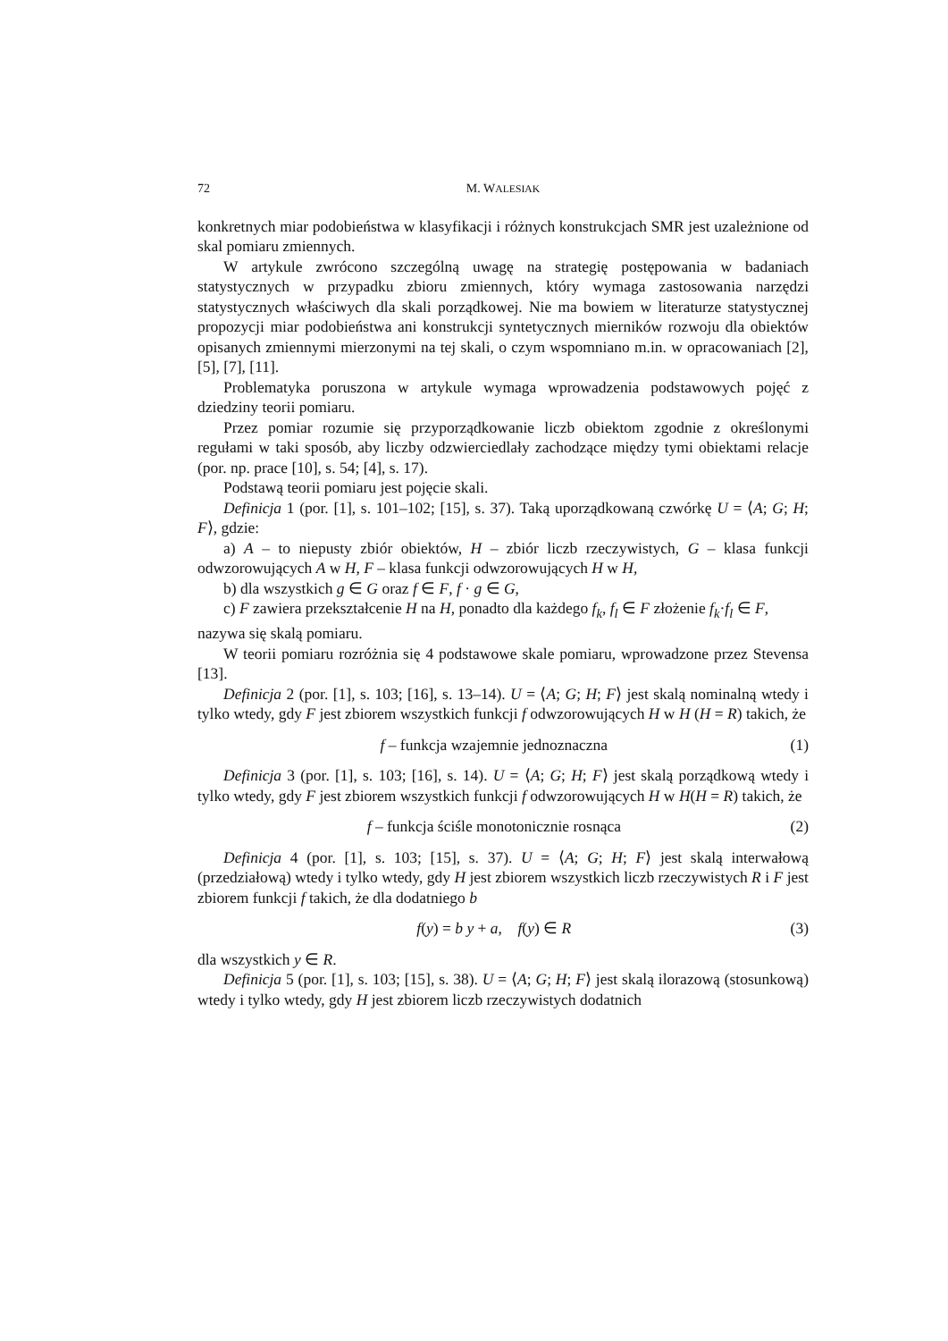72 M. WALESIAK
konkretnych miar podobieństwa w klasyfikacji i różnych konstrukcjach SMR jest uzależnione od skal pomiaru zmiennych.
W artykule zwrócono szczególną uwagę na strategię postępowania w badaniach statystycznych w przypadku zbioru zmiennych, który wymaga zastosowania narzędzi statystycznych właściwych dla skali porządkowej. Nie ma bowiem w literaturze statystycznej propozycji miar podobieństwa ani konstrukcji syntetycznych mierników rozwoju dla obiektów opisanych zmiennymi mierzonymi na tej skali, o czym wspomniano m.in. w opracowaniach [2], [5], [7], [11].
Problematyka poruszona w artykule wymaga wprowadzenia podstawowych pojęć z dziedziny teorii pomiaru.
Przez pomiar rozumie się przyporządkowanie liczb obiektom zgodnie z określonymi regułami w taki sposób, aby liczby odzwierciedlały zachodzące między tymi obiektami relacje (por. np. prace [10], s. 54; [4], s. 17).
Podstawą teorii pomiaru jest pojęcie skali.
Definicja 1 (por. [1], s. 101–102; [15], s. 37). Taką uporządkowaną czwórkę U = ⟨A; G; H; F⟩, gdzie:
a) A – to niepusty zbiór obiektów, H – zbiór liczb rzeczywistych, G – klasa funkcji odwzorowujących A w H, F – klasa funkcji odwzorowujących H w H,
b) dla wszystkich g ∈ G oraz f ∈ F, f · g ∈ G,
c) F zawiera przekształcenie H na H, ponadto dla każdego f<sub>k</sub>, f<sub>l</sub> ∈ F złożenie f<sub>k</sub>·f<sub>l</sub> ∈ F,
nazywa się skalą pomiaru.
W teorii pomiaru rozróżnia się 4 podstawowe skale pomiaru, wprowadzone przez Stevensa [13].
Definicja 2 (por. [1], s. 103; [16], s. 13–14). U = ⟨A; G; H; F⟩ jest skalą nominalną wtedy i tylko wtedy, gdy F jest zbiorem wszystkich funkcji f odwzorowujących H w H (H = R) takich, że
f – funkcja wzajemnie jednoznaczna (1)
Definicja 3 (por. [1], s. 103; [16], s. 14). U = ⟨A; G; H; F⟩ jest skalą porządkową wtedy i tylko wtedy, gdy F jest zbiorem wszystkich funkcji f odwzorowujących H w H(H = R) takich, że
f – funkcja ściśle monotonicznie rosnąca (2)
Definicja 4 (por. [1], s. 103; [15], s. 37). U = ⟨A; G; H; F⟩ jest skalą interwałową (przedziałową) wtedy i tylko wtedy, gdy H jest zbiorem wszystkich liczb rzeczywistych R i F jest zbiorem funkcji f takich, że dla dodatniego b
f(y) = b y + a, f(y) ∈ R (3)
dla wszystkich y ∈ R.
Definicja 5 (por. [1], s. 103; [15], s. 38). U = ⟨A; G; H; F⟩ jest skalą ilorazową (stosunkową) wtedy i tylko wtedy, gdy H jest zbiorem liczb rzeczywistych dodatnich